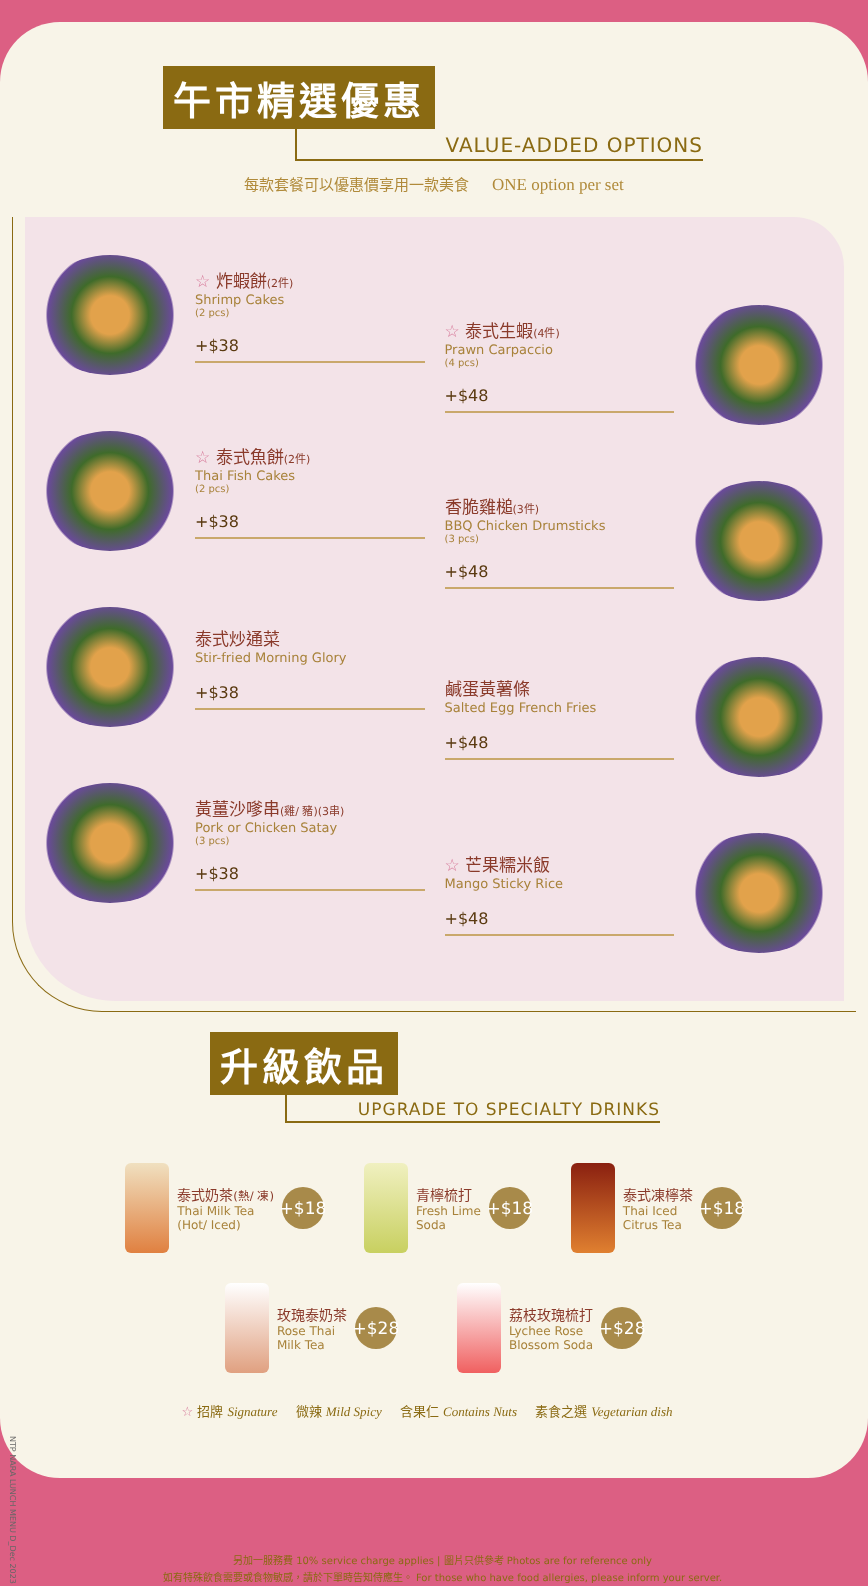午市精選優惠
VALUE-ADDED OPTIONS
每款套餐可以優惠價享用一款美食 ONE option per set
☆ 炸蝦餅(2件)
Shrimp Cakes
(2 pcs)
+$38
☆ 泰式魚餅(2件)
Thai Fish Cakes
(2 pcs)
+$38
泰式炒通菜
Stir-fried Morning Glory
+$38
黃薑沙嗲串(雞/ 豬)(3串)
Pork or Chicken Satay
(3 pcs)
+$38
☆ 泰式生蝦(4件)
Prawn Carpaccio
(4 pcs)
+$48
香脆雞槌(3件)
BBQ Chicken Drumsticks
(3 pcs)
+$48
鹹蛋黃薯條
Salted Egg French Fries
+$48
☆ 芒果糯米飯
Mango Sticky Rice
+$48
升級飲品
UPGRADE TO SPECIALTY DRINKS
泰式奶茶(熱/ 凍)
Thai Milk Tea
(Hot/ Iced)
+$18
青檸梳打
Fresh Lime
Soda
+$18
泰式凍檸茶
Thai Iced
Citrus Tea
+$18
玫瑰泰奶茶
Rose Thai
Milk Tea
+$28
荔枝玫瑰梳打
Lychee Rose
Blossom Soda
+$28
☆ 招牌 Signature 微辣 Mild Spicy 含果仁 Contains Nuts 素食之選 Vegetarian dish
NTP NARA LUNCH MENU D_Dec 2023
另加一服務費 10% service charge applies | 圖片只供參考 Photos are for reference only
如有特殊飲食需要或食物敏感，請於下單時告知侍應生。 For those who have food allergies, please inform your server.